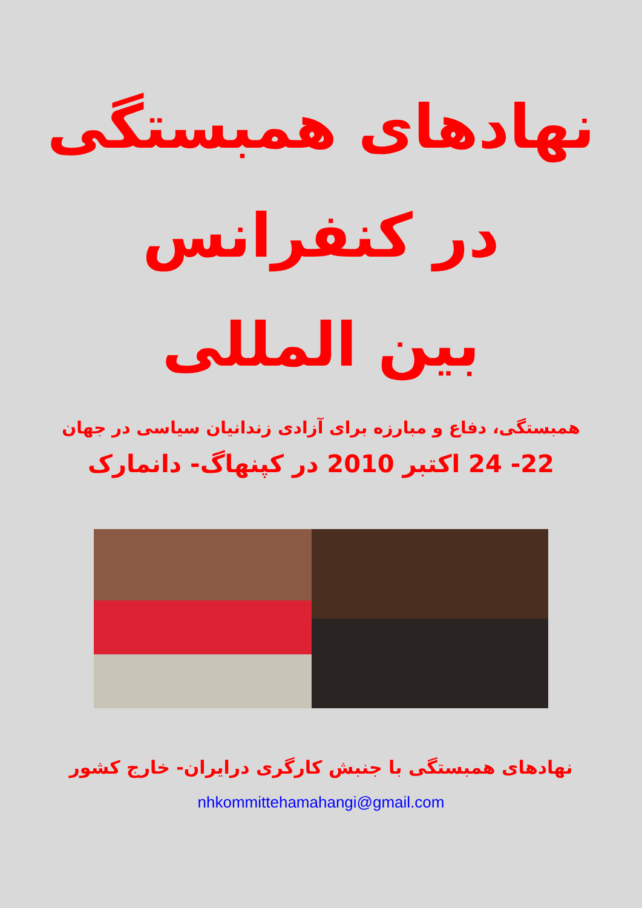نهادهای همبستگی
در کنفرانس
بین المللی
همبستگی، دفاع و مبارزه برای آزادی زندانیان سیاسی در جهان
22- 24 اکتبر 2010 در کپنهاگ- دانمارک
نهادهای همبستگی با جنبش کارگری درایران- خارج کشور
nhkommittehamahangi@gmail.com